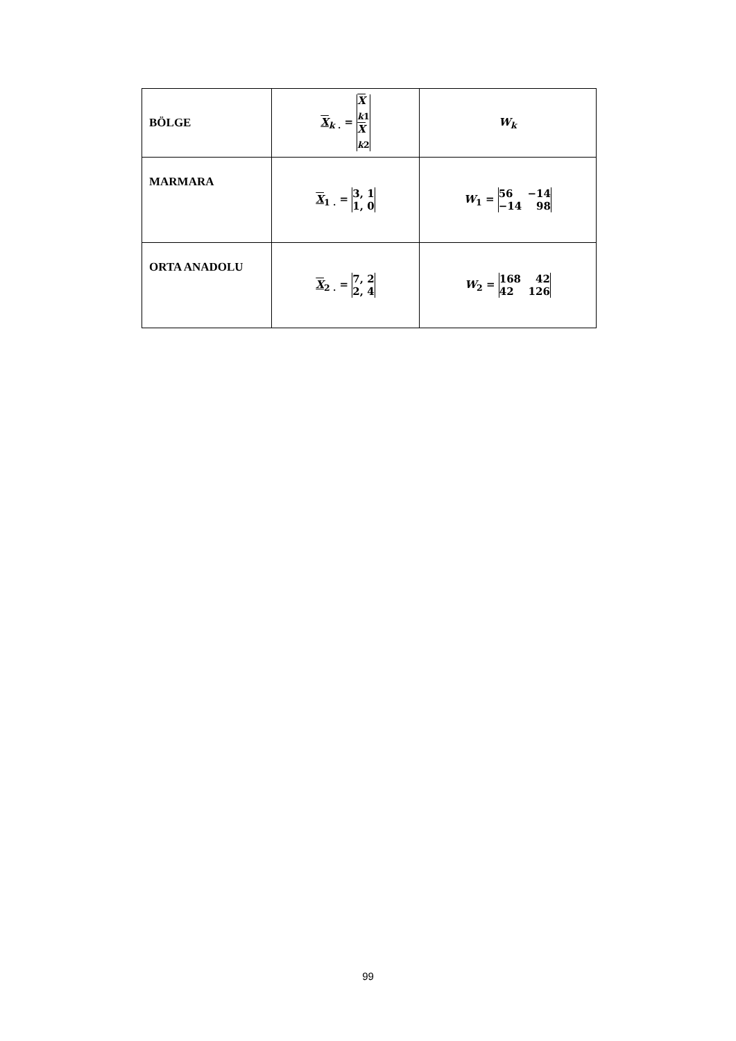| BÖLGE | X<sub>k .</sub> = X<sub>k1</sub> X<sub>k2</sub> | W<sub>k</sub> |
| MARMARA | X<sub>1 .</sub> = 3, 1 1, 0 | W<sub>1</sub> = 56 −14 −14 98 |
| ORTA ANADOLU | X<sub>2 .</sub> = 7, 2 2, 4 | W<sub>2</sub> = 168 42 42 126 |
99